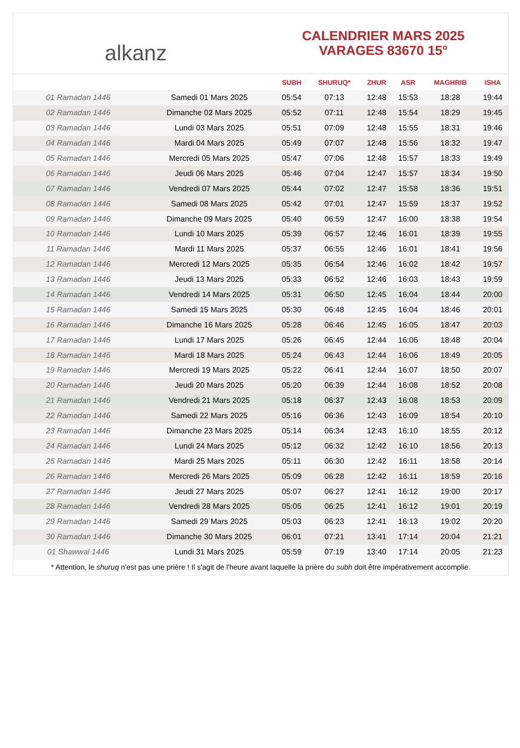alkanz
CALENDRIER MARS 2025
VARAGES 83670 15°
| | | SUBH | SHURUQ* | ZHUR | ASR | MAGHRIB | ISHA |
| --- | --- | --- | --- | --- | --- | --- | --- |
| 01 Ramadan 1446 | Samedi 01 Mars 2025 | 05:54 | 07:13 | 12:48 | 15:53 | 18:28 | 19:44 |
| 02 Ramadan 1446 | Dimanche 02 Mars 2025 | 05:52 | 07:11 | 12:48 | 15:54 | 18:29 | 19:45 |
| 03 Ramadan 1446 | Lundi 03 Mars 2025 | 05:51 | 07:09 | 12:48 | 15:55 | 18:31 | 19:46 |
| 04 Ramadan 1446 | Mardi 04 Mars 2025 | 05:49 | 07:07 | 12:48 | 15:56 | 18:32 | 19:47 |
| 05 Ramadan 1446 | Mercredi 05 Mars 2025 | 05:47 | 07:06 | 12:48 | 15:57 | 18:33 | 19:49 |
| 06 Ramadan 1446 | Jeudi 06 Mars 2025 | 05:46 | 07:04 | 12:47 | 15:57 | 18:34 | 19:50 |
| 07 Ramadan 1446 | Vendredi 07 Mars 2025 | 05:44 | 07:02 | 12:47 | 15:58 | 18:36 | 19:51 |
| 08 Ramadan 1446 | Samedi 08 Mars 2025 | 05:42 | 07:01 | 12:47 | 15:59 | 18:37 | 19:52 |
| 09 Ramadan 1446 | Dimanche 09 Mars 2025 | 05:40 | 06:59 | 12:47 | 16:00 | 18:38 | 19:54 |
| 10 Ramadan 1446 | Lundi 10 Mars 2025 | 05:39 | 06:57 | 12:46 | 16:01 | 18:39 | 19:55 |
| 11 Ramadan 1446 | Mardi 11 Mars 2025 | 05:37 | 06:55 | 12:46 | 16:01 | 18:41 | 19:56 |
| 12 Ramadan 1446 | Mercredi 12 Mars 2025 | 05:35 | 06:54 | 12:46 | 16:02 | 18:42 | 19:57 |
| 13 Ramadan 1446 | Jeudi 13 Mars 2025 | 05:33 | 06:52 | 12:46 | 16:03 | 18:43 | 19:59 |
| 14 Ramadan 1446 | Vendredi 14 Mars 2025 | 05:31 | 06:50 | 12:45 | 16:04 | 18:44 | 20:00 |
| 15 Ramadan 1446 | Samedi 15 Mars 2025 | 05:30 | 06:48 | 12:45 | 16:04 | 18:46 | 20:01 |
| 16 Ramadan 1446 | Dimanche 16 Mars 2025 | 05:28 | 06:46 | 12:45 | 16:05 | 18:47 | 20:03 |
| 17 Ramadan 1446 | Lundi 17 Mars 2025 | 05:26 | 06:45 | 12:44 | 16:06 | 18:48 | 20:04 |
| 18 Ramadan 1446 | Mardi 18 Mars 2025 | 05:24 | 06:43 | 12:44 | 16:06 | 18:49 | 20:05 |
| 19 Ramadan 1446 | Mercredi 19 Mars 2025 | 05:22 | 06:41 | 12:44 | 16:07 | 18:50 | 20:07 |
| 20 Ramadan 1446 | Jeudi 20 Mars 2025 | 05:20 | 06:39 | 12:44 | 16:08 | 18:52 | 20:08 |
| 21 Ramadan 1446 | Vendredi 21 Mars 2025 | 05:18 | 06:37 | 12:43 | 16:08 | 18:53 | 20:09 |
| 22 Ramadan 1446 | Samedi 22 Mars 2025 | 05:16 | 06:36 | 12:43 | 16:09 | 18:54 | 20:10 |
| 23 Ramadan 1446 | Dimanche 23 Mars 2025 | 05:14 | 06:34 | 12:43 | 16:10 | 18:55 | 20:12 |
| 24 Ramadan 1446 | Lundi 24 Mars 2025 | 05:12 | 06:32 | 12:42 | 16:10 | 18:56 | 20:13 |
| 25 Ramadan 1446 | Mardi 25 Mars 2025 | 05:11 | 06:30 | 12:42 | 16:11 | 18:58 | 20:14 |
| 26 Ramadan 1446 | Mercredi 26 Mars 2025 | 05:09 | 06:28 | 12:42 | 16:11 | 18:59 | 20:16 |
| 27 Ramadan 1446 | Jeudi 27 Mars 2025 | 05:07 | 06:27 | 12:41 | 16:12 | 19:00 | 20:17 |
| 28 Ramadan 1446 | Vendredi 28 Mars 2025 | 05:05 | 06:25 | 12:41 | 16:12 | 19:01 | 20:19 |
| 29 Ramadan 1446 | Samedi 29 Mars 2025 | 05:03 | 06:23 | 12:41 | 16:13 | 19:02 | 20:20 |
| 30 Ramadan 1446 | Dimanche 30 Mars 2025 | 06:01 | 07:21 | 13:41 | 17:14 | 20:04 | 21:21 |
| 01 Shawwal 1446 | Lundi 31 Mars 2025 | 05:59 | 07:19 | 13:40 | 17:14 | 20:05 | 21:23 |
* Attention, le shuruq n'est pas une prière ! Il s'agit de l'heure avant laquelle la prière du subh doit être impérativement accomplie.